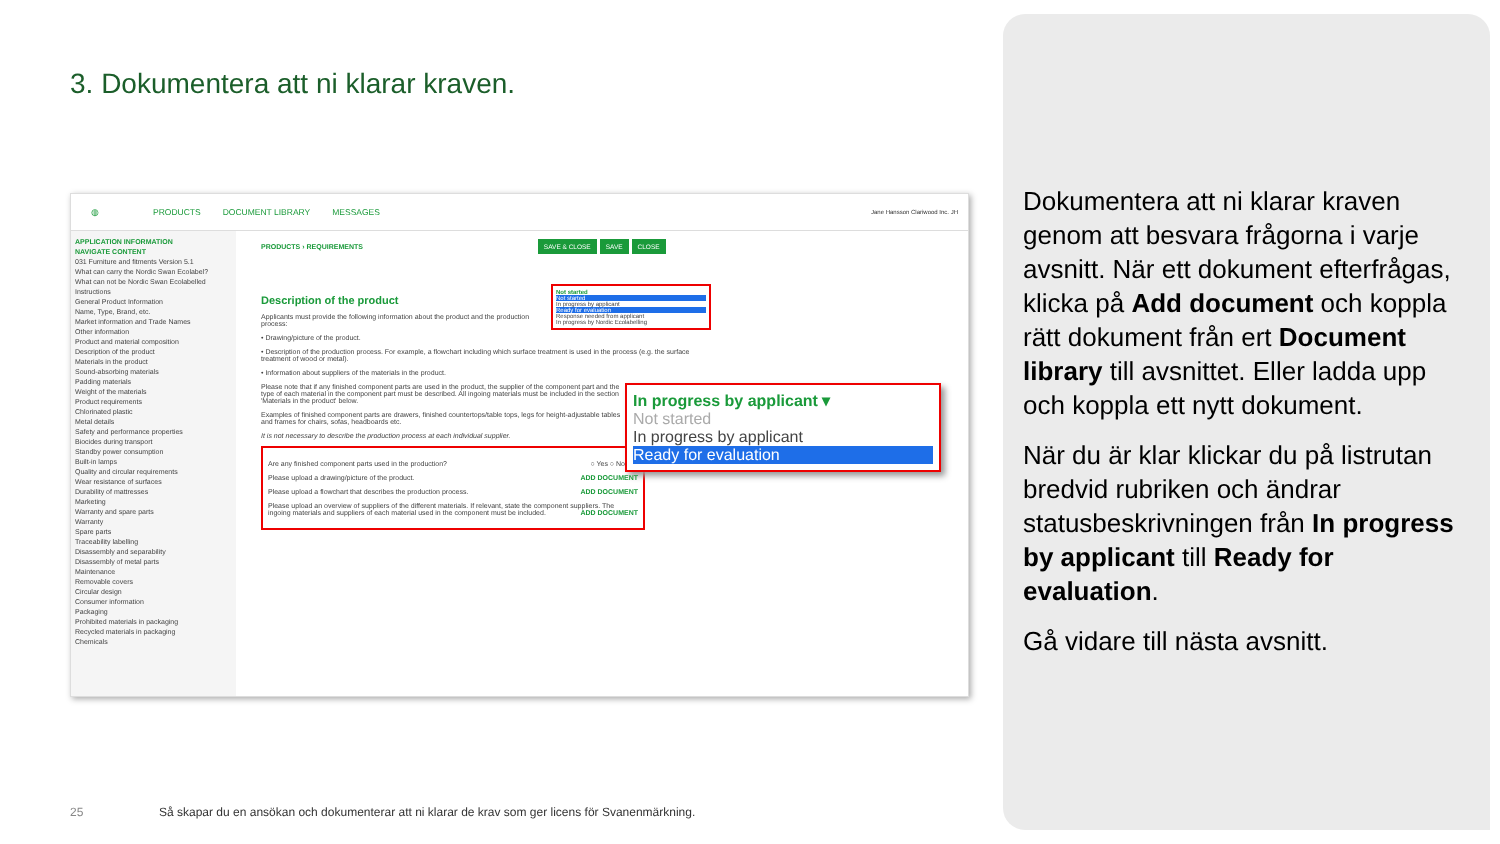3. Dokumentera att ni klarar kraven.
◍ PRODUCTS DOCUMENT LIBRARY MESSAGES Jane Hansson Clariwood Inc. JH
APPLICATION INFORMATION
NAVIGATE CONTENT
031 Furniture and fitments Version 5.1
What can carry the Nordic Swan Ecolabel?
What can not be Nordic Swan Ecolabelled
Instructions
General Product Information
Name, Type, Brand, etc.
Market information and Trade Names
Other information
Product and material composition
Description of the product
Materials in the product
Sound-absorbing materials
Padding materials
Weight of the materials
Product requirements
Chlorinated plastic
Metal details
Safety and performance properties
Biocides during transport
Standby power consumption
Built-in lamps
Quality and circular requirements
Wear resistance of surfaces
Durability of mattresses
Marketing
Warranty and spare parts
Warranty
Spare parts
Traceability labelling
Disassembly and separability
Disassembly of metal parts
Maintenance
Removable covers
Circular design
Consumer information
Packaging
Prohibited materials in packaging
Recycled materials in packaging
Chemicals
PRODUCTS › REQUIREMENTS SAVE & CLOSE SAVE CLOSE
Description of the product
Not started
Not started
In progress by applicant
Ready for evaluation
Response needed from applicant
In progress by Nordic Ecolabelling
Applicants must provide the following information about the product and the production process:
• Drawing/picture of the product.
• Description of the production process. For example, a flowchart including which surface treatment is used in the process (e.g. the surface treatment of wood or metal).
• Information about suppliers of the materials in the product.
In progress by applicant ▾
Not started
In progress by applicant
Ready for evaluation
Please note that if any finished component parts are used in the product, the supplier of the component part and the type of each material in the component part must be described. All ingoing materials must be included in the section 'Materials in the product' below.
Examples of finished component parts are drawers, finished countertops/table tops, legs for height-adjustable tables and frames for chairs, sofas, headboards etc.
It is not necessary to describe the production process at each individual supplier.
Are any finished component parts used in the production? ○ Yes ○ No
Please upload a drawing/picture of the product. ADD DOCUMENT
Please upload a flowchart that describes the production process. ADD DOCUMENT
Please upload an overview of suppliers of the different materials. If relevant, state the component suppliers. The ingoing materials and suppliers of each material used in the component must be included. ADD DOCUMENT
Dokumentera att ni klarar kraven genom att besvara frågorna i varje avsnitt. När ett dokument efterfrågas, klicka på Add document och koppla rätt dokument från ert Document library till avsnittet. Eller ladda upp och koppla ett nytt dokument.
När du är klar klickar du på listrutan bredvid rubriken och ändrar statusbeskrivningen från In progress by applicant till Ready for evaluation.
Gå vidare till nästa avsnitt.
25
Så skapar du en ansökan och dokumenterar att ni klarar de krav som ger licens för Svanenmärkning.